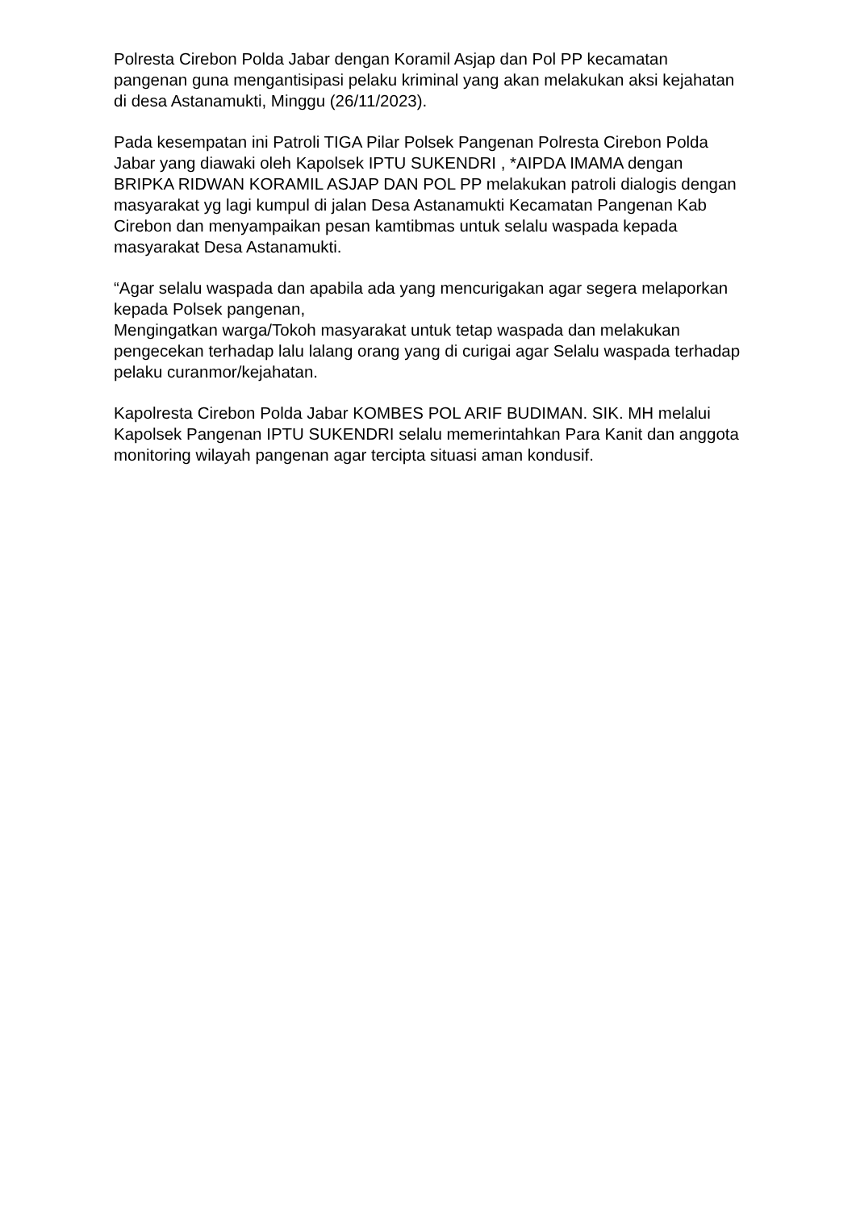Polresta Cirebon Polda Jabar dengan Koramil Asjap dan Pol PP kecamatan pangenan guna mengantisipasi pelaku kriminal yang akan melakukan aksi kejahatan di desa Astanamukti, Minggu (26/11/2023).
Pada kesempatan ini Patroli TIGA Pilar Polsek Pangenan Polresta Cirebon Polda Jabar yang diawaki oleh Kapolsek IPTU SUKENDRI , *AIPDA IMAMA dengan BRIPKA RIDWAN KORAMIL ASJAP DAN POL PP melakukan patroli dialogis dengan masyarakat yg lagi kumpul di jalan Desa Astanamukti Kecamatan Pangenan Kab Cirebon dan menyampaikan pesan kamtibmas untuk selalu waspada kepada masyarakat Desa Astanamukti.
“Agar selalu waspada dan apabila ada yang mencurigakan agar segera melaporkan kepada Polsek pangenan,
Mengingatkan warga/Tokoh masyarakat untuk tetap waspada dan melakukan pengecekan terhadap lalu lalang orang yang di curigai agar Selalu waspada terhadap pelaku curanmor/kejahatan.
Kapolresta Cirebon Polda Jabar KOMBES POL ARIF BUDIMAN. SIK. MH melalui Kapolsek Pangenan IPTU SUKENDRI selalu memerintahkan Para Kanit dan anggota monitoring wilayah pangenan agar tercipta situasi aman kondusif.